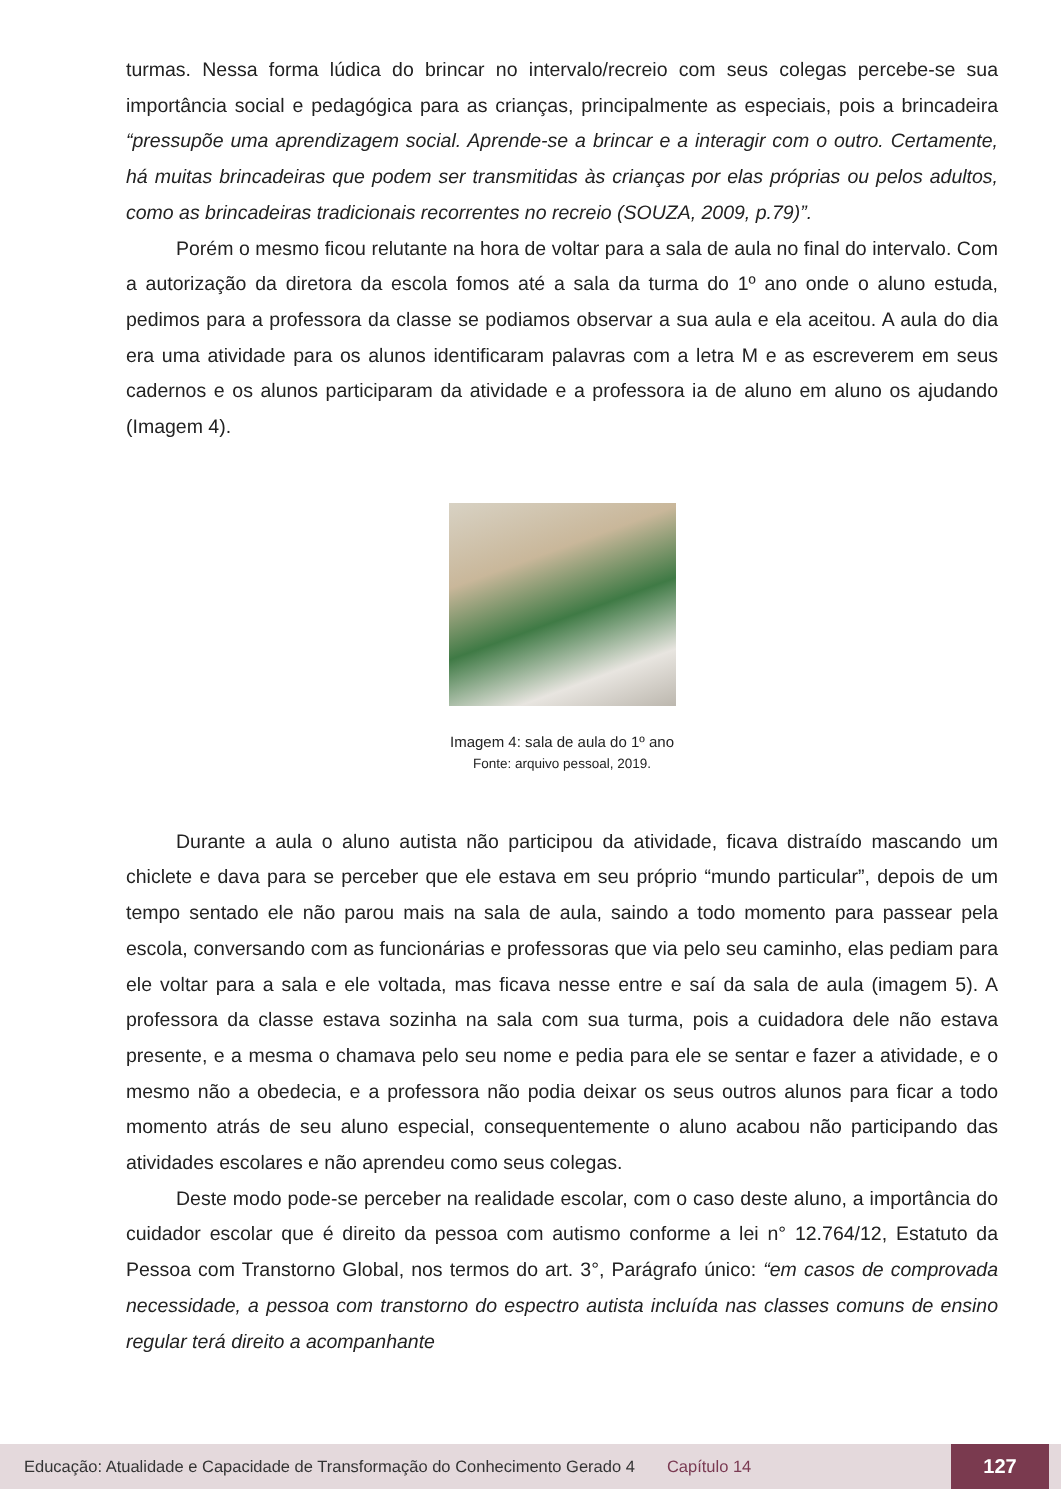turmas. Nessa forma lúdica do brincar no intervalo/recreio com seus colegas percebe-se sua importância social e pedagógica para as crianças, principalmente as especiais, pois a brincadeira “pressupõe uma aprendizagem social. Aprende-se a brincar e a interagir com o outro. Certamente, há muitas brincadeiras que podem ser transmitidas às crianças por elas próprias ou pelos adultos, como as brincadeiras tradicionais recorrentes no recreio (SOUZA, 2009, p.79)”.
Porém o mesmo ficou relutante na hora de voltar para a sala de aula no final do intervalo. Com a autorização da diretora da escola fomos até a sala da turma do 1º ano onde o aluno estuda, pedimos para a professora da classe se podiamos observar a sua aula e ela aceitou. A aula do dia era uma atividade para os alunos identificaram palavras com a letra M e as escreverem em seus cadernos e os alunos participaram da atividade e a professora ia de aluno em aluno os ajudando (Imagem 4).
Imagem 4: sala de aula do 1º ano
Fonte: arquivo pessoal, 2019.
Durante a aula o aluno autista não participou da atividade, ficava distraído mascando um chiclete e dava para se perceber que ele estava em seu próprio “mundo particular”, depois de um tempo sentado ele não parou mais na sala de aula, saindo a todo momento para passear pela escola, conversando com as funcionárias e professoras que via pelo seu caminho, elas pediam para ele voltar para a sala e ele voltada, mas ficava nesse entre e saí da sala de aula (imagem 5). A professora da classe estava sozinha na sala com sua turma, pois a cuidadora dele não estava presente, e a mesma o chamava pelo seu nome e pedia para ele se sentar e fazer a atividade, e o mesmo não a obedecia, e a professora não podia deixar os seus outros alunos para ficar a todo momento atrás de seu aluno especial, consequentemente o aluno acabou não participando das atividades escolares e não aprendeu como seus colegas.
Deste modo pode-se perceber na realidade escolar, com o caso deste aluno, a importância do cuidador escolar que é direito da pessoa com autismo conforme a lei n° 12.764/12, Estatuto da Pessoa com Transtorno Global, nos termos do art. 3°, Parágrafo único: “em casos de comprovada necessidade, a pessoa com transtorno do espectro autista incluída nas classes comuns de ensino regular terá direito a acompanhante
Educação: Atualidade e Capacidade de Transformação do Conhecimento Gerado 4 Capítulo 14 127